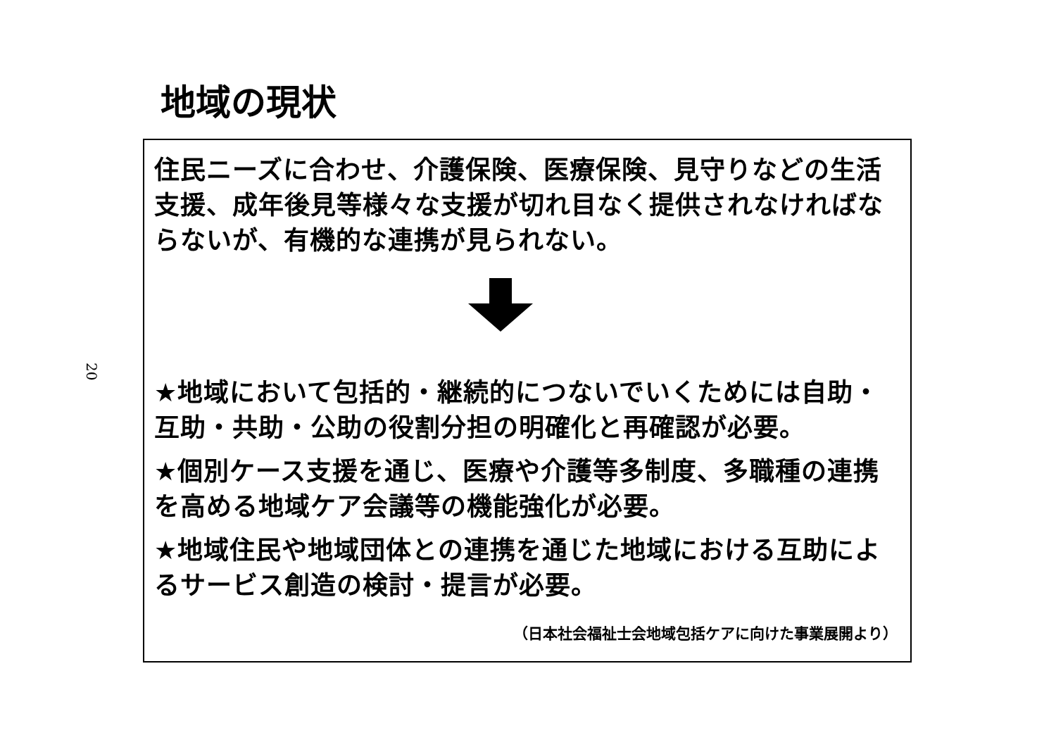20
地域の現状
住民ニーズに合わせ、介護保険、医療保険、見守りなどの生活支援、成年後見等様々な支援が切れ目なく提供されなければならないが、有機的な連携が見られない。
★地域において包括的・継続的につないでいくためには自助・互助・共助・公助の役割分担の明確化と再確認が必要。
★個別ケース支援を通じ、医療や介護等多制度、多職種の連携を高める地域ケア会議等の機能強化が必要。
★地域住民や地域団体との連携を通じた地域における互助によるサービス創造の検討・提言が必要。
（日本社会福祉士会地域包括ケアに向けた事業展開より）